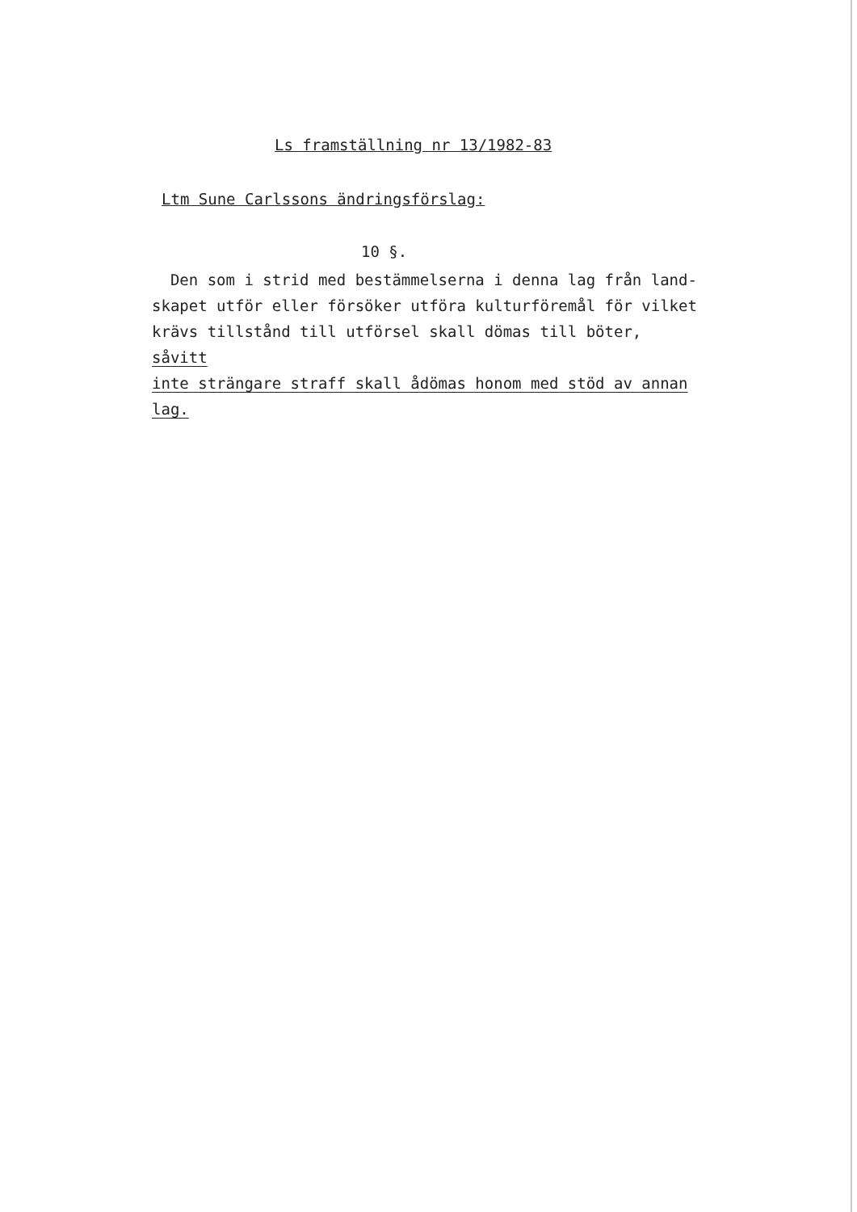Ls framställning nr 13/1982-83
Ltm Sune Carlssons ändringsförslag:
10 §.
Den som i strid med bestämmelserna i denna lag från land-
skapet utför eller försöker utföra kulturföremål för vilket
krävs tillstånd till utförsel skall dömas till böter, såvitt
inte strängare straff skall ådömas honom med stöd av annan lag.